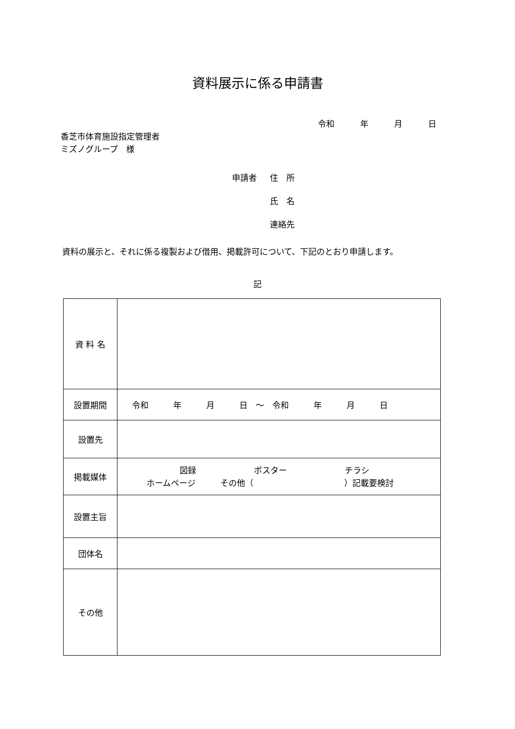資料展示に係る申請書
令和　年　月　日
香芝市体育施設指定管理者
ミズノグループ　様
申請者 住　所
氏　名
連絡先
資料の展示と、それに係る複製および借用、掲載許可について、下記のとおり申請します。
記
| 資 料 名 | |
| 設置期間 | 令和 年 月 日 ～ 令和 年 月 日 |
| 設置先 | |
| 掲載媒体 | 図録 ポスター チラシ ホームページ その他（ ）記載要検討 |
| 設置主旨 | |
| 団体名 | |
| その他 | |